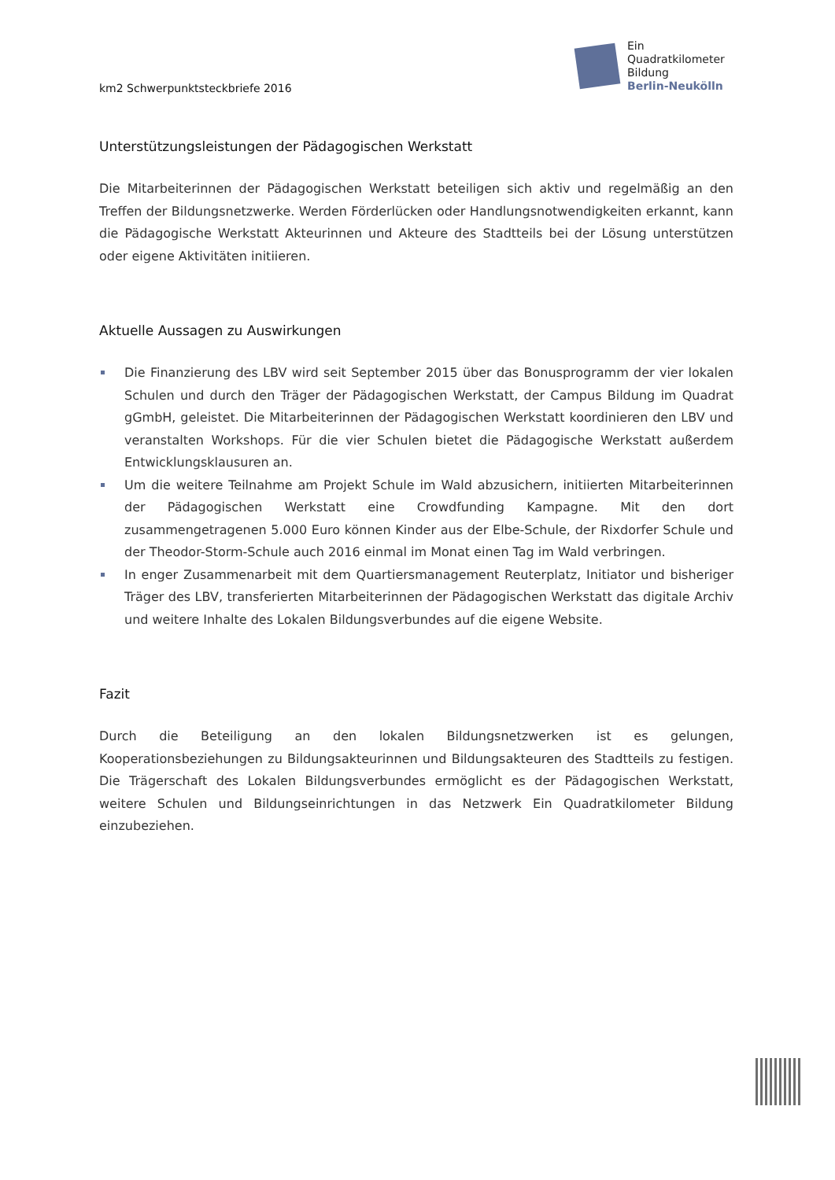km2 Schwerpunktsteckbriefe 2016
Ein
Quadratkilometer
Bildung
Berlin-Neukölln
Unterstützungsleistungen der Pädagogischen Werkstatt
Die Mitarbeiterinnen der Pädagogischen Werkstatt beteiligen sich aktiv und regelmäßig an den Treffen der Bildungsnetzwerke. Werden Förderlücken oder Handlungsnotwendigkeiten erkannt, kann die Pädagogische Werkstatt Akteurinnen und Akteure des Stadtteils bei der Lösung unterstützen oder eigene Aktivitäten initiieren.
Aktuelle Aussagen zu Auswirkungen
Die Finanzierung des LBV wird seit September 2015 über das Bonusprogramm der vier lokalen Schulen und durch den Träger der Pädagogischen Werkstatt, der Campus Bildung im Quadrat gGmbH, geleistet. Die Mitarbeiterinnen der Pädagogischen Werkstatt koordinieren den LBV und veranstalten Workshops. Für die vier Schulen bietet die Pädagogische Werkstatt außerdem Entwicklungsklausuren an.
Um die weitere Teilnahme am Projekt Schule im Wald abzusichern, initiierten Mitarbeiterinnen der Pädagogischen Werkstatt eine Crowdfunding Kampagne. Mit den dort zusammengetragenen 5.000 Euro können Kinder aus der Elbe-Schule, der Rixdorfer Schule und der Theodor-Storm-Schule auch 2016 einmal im Monat einen Tag im Wald verbringen.
In enger Zusammenarbeit mit dem Quartiersmanagement Reuterplatz, Initiator und bisheriger Träger des LBV, transferierten Mitarbeiterinnen der Pädagogischen Werkstatt das digitale Archiv und weitere Inhalte des Lokalen Bildungsverbundes auf die eigene Website.
Fazit
Durch die Beteiligung an den lokalen Bildungsnetzwerken ist es gelungen, Kooperationsbeziehungen zu Bildungsakteurinnen und Bildungsakteuren des Stadtteils zu festigen. Die Trägerschaft des Lokalen Bildungsverbundes ermöglicht es der Pädagogischen Werkstatt, weitere Schulen und Bildungseinrichtungen in das Netzwerk Ein Quadratkilometer Bildung einzubeziehen.